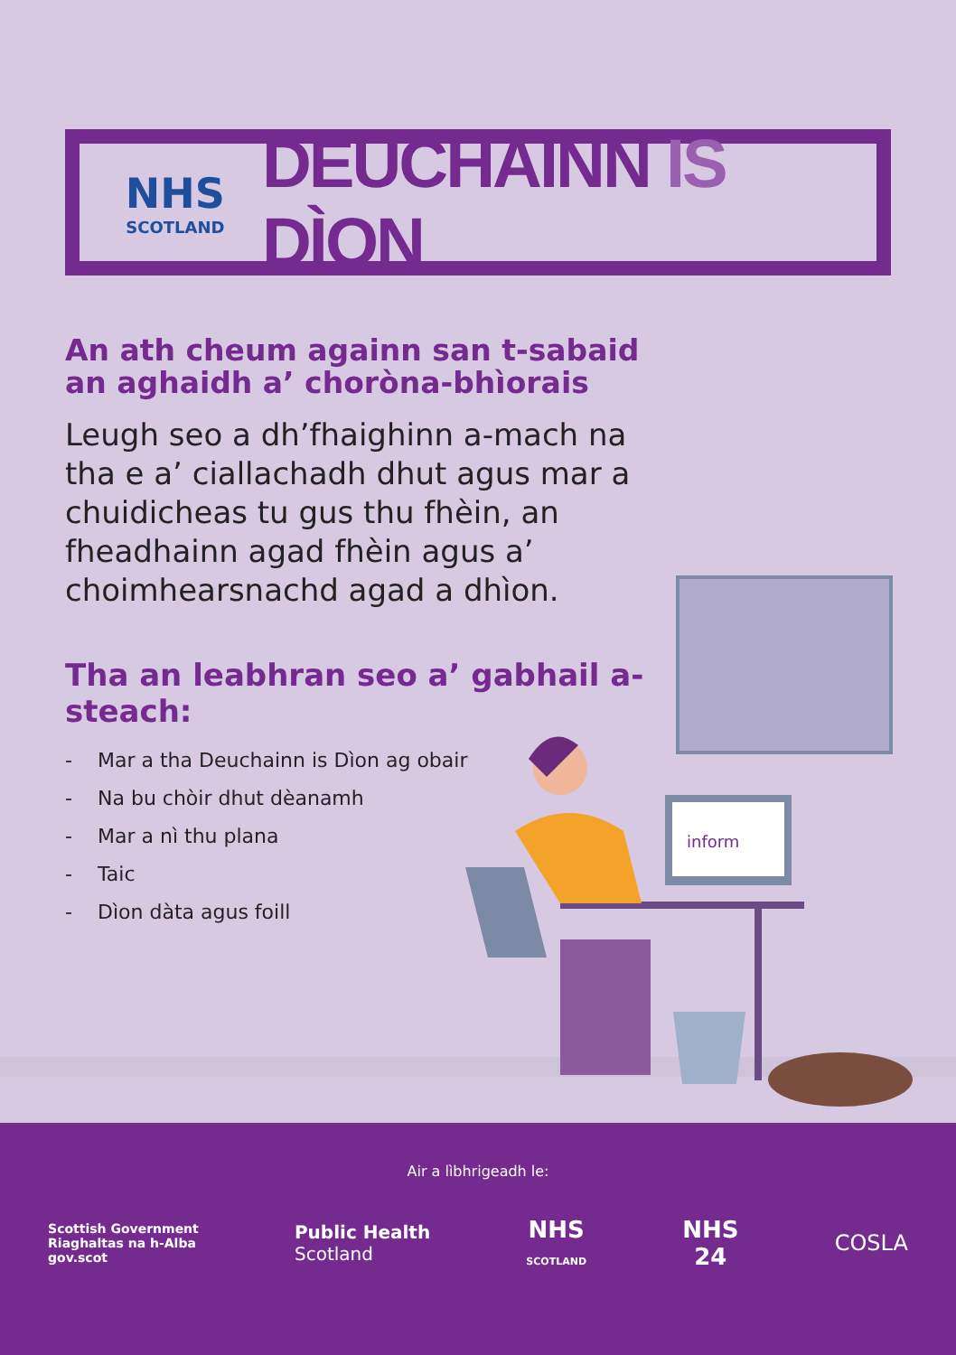NHS
SCOTLAND
DEUCHAINN IS DÌON
An ath cheum againn san t-sabaid an aghaidh a’ chorònа-bhìorais
Leugh seo a dh’fhaighinn a-mach na tha e a’ ciallachadh dhut agus mar a chuidicheas tu gus thu fhèin, an fheadhainn agad fhèin agus a’ choimhearsnachd agad a dhìon.
Tha an leabhran seo a’ gabhail a-steach:
- Mar a tha Deuchainn is Dìon ag obair
- Na bu chòir dhut dèanamh
- Mar a nì thu plana
- Taic
- Dìon dàta agus foill
inform
Air a lìbhrigeadh le:
Scottish Government
Riaghaltas na h-Alba
gov.scot
Public Health
Scotland
NHS
SCOTLAND
NHS
24
COSLA